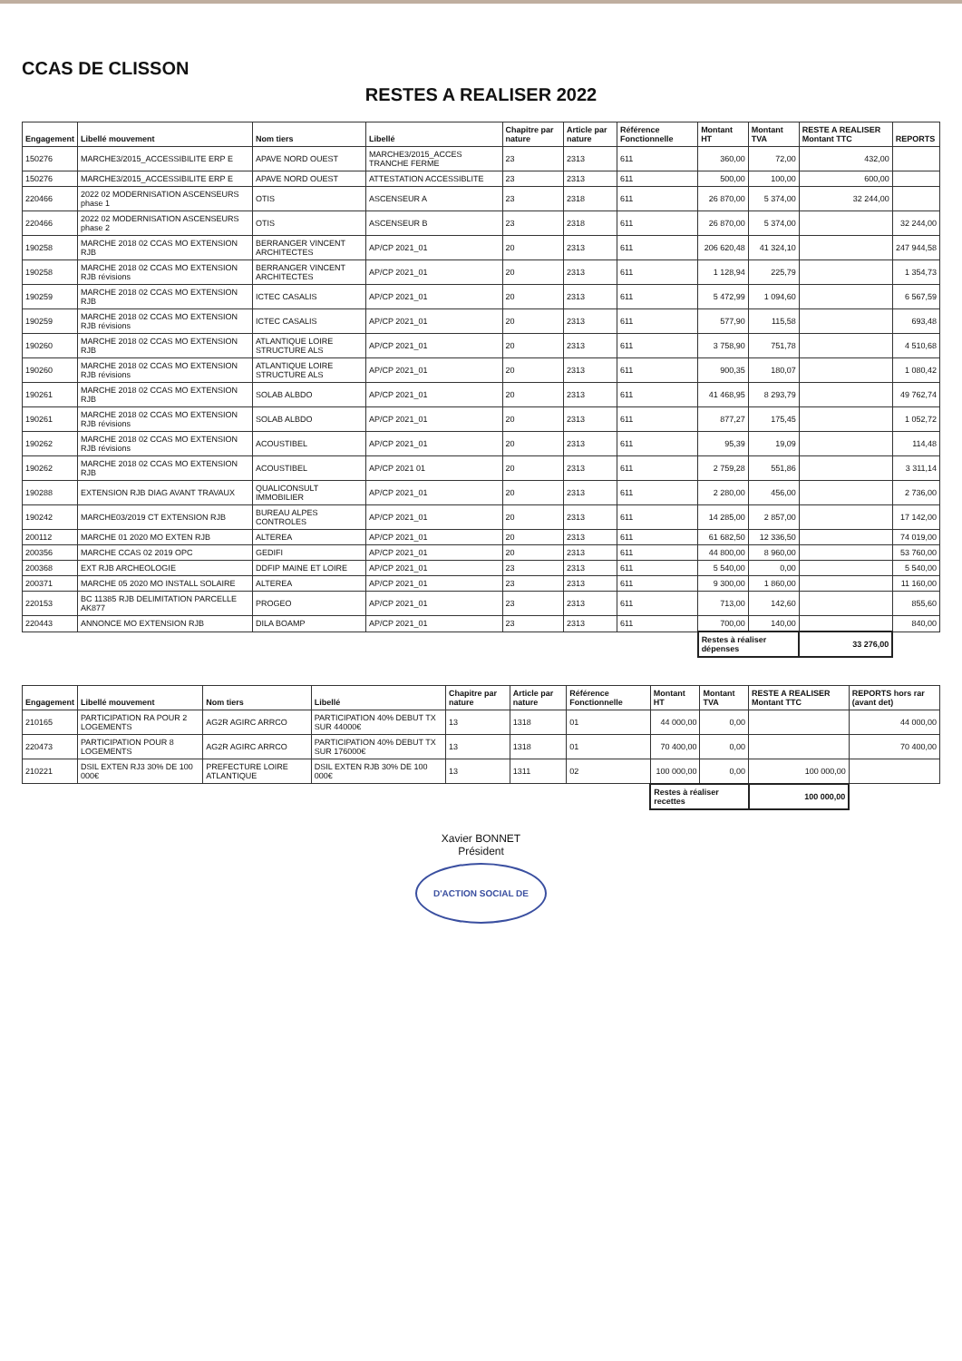CCAS DE CLISSON
RESTES A REALISER 2022
| Engagement | Libellé mouvement | Nom tiers | Libellé | Chapitre par nature | Article par nature | Référence Fonctionnelle | Montant HT | Montant TVA | RESTE A REALISER Montant TTC | REPORTS |
| --- | --- | --- | --- | --- | --- | --- | --- | --- | --- | --- |
| 150276 | MARCHE3/2015_ACCESSIBILITE ERP E | APAVE NORD OUEST | MARCHE3/2015_ACCES TRANCHE FERME | 23 | 2313 | 611 | 360,00 | 72,00 | 432,00 | |
| 150276 | MARCHE3/2015_ACCESSIBILITE ERP E | APAVE NORD OUEST | ATTESTATION ACCESSIBLITE | 23 | 2313 | 611 | 500,00 | 100,00 | 600,00 | |
| 220466 | 2022 02 MODERNISATION ASCENSEURS phase 1 | OTIS | ASCENSEUR A | 23 | 2318 | 611 | 26 870,00 | 5 374,00 | 32 244,00 | |
| 220466 | 2022 02 MODERNISATION ASCENSEURS phase 2 | OTIS | ASCENSEUR B | 23 | 2318 | 611 | 26 870,00 | 5 374,00 | | 32 244,00 |
| 190258 | MARCHE 2018 02 CCAS MO EXTENSION RJB | BERRANGER VINCENT ARCHITECTES | AP/CP 2021_01 | 20 | 2313 | 611 | 206 620,48 | 41 324,10 | | 247 944,58 |
| 190258 | MARCHE 2018 02 CCAS MO EXTENSION RJB révisions | BERRANGER VINCENT ARCHITECTES | AP/CP 2021_01 | 20 | 2313 | 611 | 1 128,94 | 225,79 | | 1 354,73 |
| 190259 | MARCHE 2018 02 CCAS MO EXTENSION RJB | ICTEC CASALIS | AP/CP 2021_01 | 20 | 2313 | 611 | 5 472,99 | 1 094,60 | | 6 567,59 |
| 190259 | MARCHE 2018 02 CCAS MO EXTENSION RJB révisions | ICTEC CASALIS | AP/CP 2021_01 | 20 | 2313 | 611 | 577,90 | 115,58 | | 693,48 |
| 190260 | MARCHE 2018 02 CCAS MO EXTENSION RJB | ATLANTIQUE LOIRE STRUCTURE ALS | AP/CP 2021_01 | 20 | 2313 | 611 | 3 758,90 | 751,78 | | 4 510,68 |
| 190260 | MARCHE 2018 02 CCAS MO EXTENSION RJB révisions | ATLANTIQUE LOIRE STRUCTURE ALS | AP/CP 2021_01 | 20 | 2313 | 611 | 900,35 | 180,07 | | 1 080,42 |
| 190261 | MARCHE 2018 02 CCAS MO EXTENSION RJB | SOLAB ALBDO | AP/CP 2021_01 | 20 | 2313 | 611 | 41 468,95 | 8 293,79 | | 49 762,74 |
| 190261 | MARCHE 2018 02 CCAS MO EXTENSION RJB révisions | SOLAB ALBDO | AP/CP 2021_01 | 20 | 2313 | 611 | 877,27 | 175,45 | | 1 052,72 |
| 190262 | MARCHE 2018 02 CCAS MO EXTENSION RJB révisions | ACOUSTIBEL | AP/CP 2021_01 | 20 | 2313 | 611 | 95,39 | 19,09 | | 114,48 |
| 190262 | MARCHE 2018 02 CCAS MO EXTENSION RJB | ACOUSTIBEL | AP/CP 2021 01 | 20 | 2313 | 611 | 2 759,28 | 551,86 | | 3 311,14 |
| 190288 | EXTENSION RJB DIAG AVANT TRAVAUX | QUALICONSULT IMMOBILIER | AP/CP 2021_01 | 20 | 2313 | 611 | 2 280,00 | 456,00 | | 2 736,00 |
| 190242 | MARCHE03/2019 CT EXTENSION RJB | BUREAU ALPES CONTROLES | AP/CP 2021_01 | 20 | 2313 | 611 | 14 285,00 | 2 857,00 | | 17 142,00 |
| 200112 | MARCHE 01 2020 MO EXTEN RJB | ALTEREA | AP/CP 2021_01 | 20 | 2313 | 611 | 61 682,50 | 12 336,50 | | 74 019,00 |
| 200356 | MARCHE CCAS 02 2019 OPC | GEDIFI | AP/CP 2021_01 | 20 | 2313 | 611 | 44 800,00 | 8 960,00 | | 53 760,00 |
| 200368 | EXT RJB ARCHEOLOGIE | DDFIP MAINE ET LOIRE | AP/CP 2021_01 | 23 | 2313 | 611 | 5 540,00 | 0,00 | | 5 540,00 |
| 200371 | MARCHE 05 2020 MO INSTALL SOLAIRE | ALTEREA | AP/CP 2021_01 | 23 | 2313 | 611 | 9 300,00 | 1 860,00 | | 11 160,00 |
| 220153 | BC 11385 RJB DELIMITATION PARCELLE AK877 | PROGEO | AP/CP 2021_01 | 23 | 2313 | 611 | 713,00 | 142,60 | | 855,60 |
| 220443 | ANNONCE MO EXTENSION RJB | DILA BOAMP | AP/CP 2021_01 | 23 | 2313 | 611 | 700,00 | 140,00 | | 840,00 |
| | | | | | | | Restes à réaliser dépenses | | 33 276,00 | |
| Engagement | Libellé mouvement | Nom tiers | Libellé | Chapitre par nature | Article par nature | Référence Fonctionnelle | Montant HT | Montant TVA | RESTE A REALISER Montant TTC | REPORTS hors rar (avant det) |
| --- | --- | --- | --- | --- | --- | --- | --- | --- | --- | --- |
| 210165 | PARTICIPATION RA POUR 2 LOGEMENTS | AG2R AGIRC ARRCO | PARTICIPATION 40% DEBUT TX SUR 44000€ | 13 | 1318 | 01 | 44 000,00 | 0,00 | | 44 000,00 |
| 220473 | PARTICIPATION POUR 8 LOGEMENTS | AG2R AGIRC ARRCO | PARTICIPATION 40% DEBUT TX SUR 176000€ | 13 | 1318 | 01 | 70 400,00 | 0,00 | | 70 400,00 |
| 210221 | DSIL EXTEN RJ3 30% DE 100 000€ | PREFECTURE LOIRE ATLANTIQUE | DSIL EXTEN RJB 30% DE 100 000€ | 13 | 1311 | 02 | 100 000,00 | 0,00 | 100 000,00 | |
| | | | | | | | Restes à réaliser recettes | | 100 000,00 | |
Xavier BONNET
Président
D'ACTION SOCIAL DE